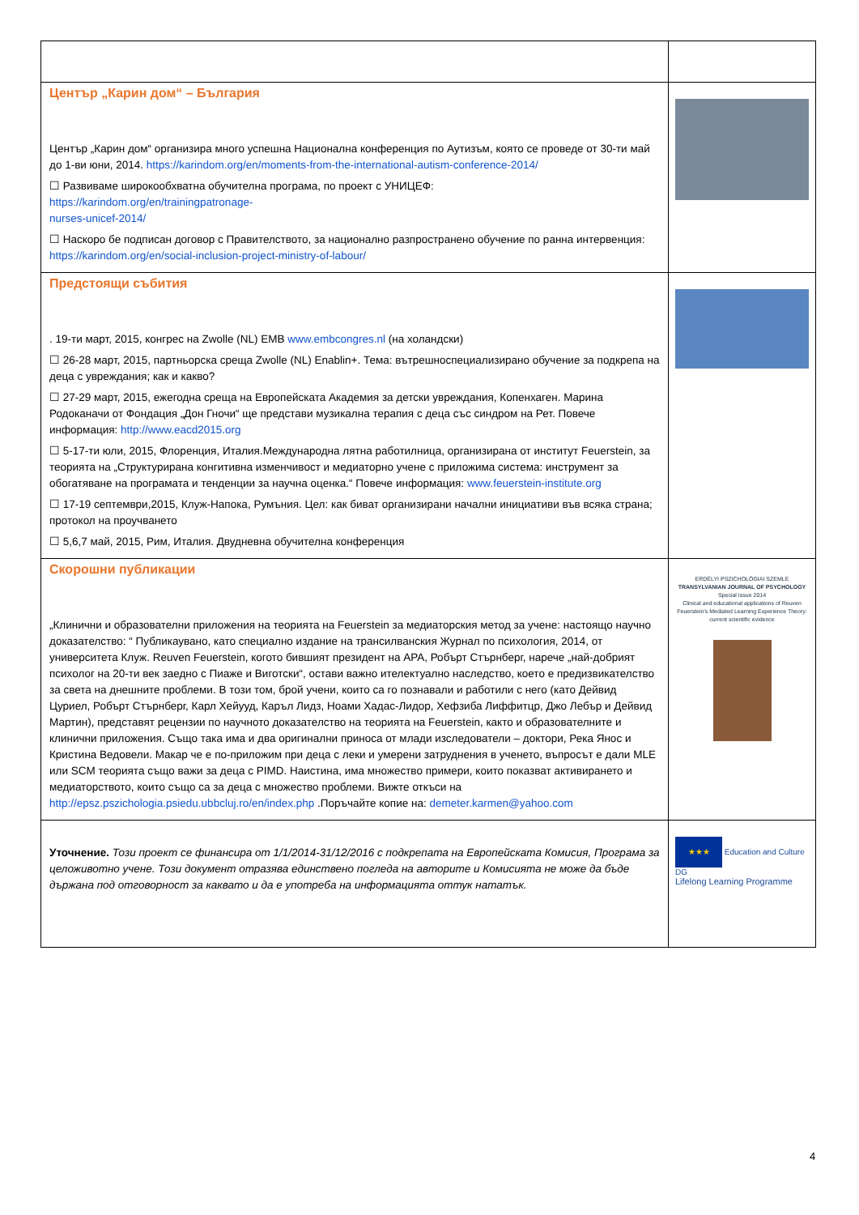| Център „Карин дом“ – България Център „Карин дом“ организира много успешна Национална конференция по Аутизъм, която се проведе от 30-ти май до 1-ви юни, 2014. https://karindom.org/en/moments-from-the-international-autism-conference-2014/ ☐ Развиваме широкообхватна обучителна програма, по проект с УНИЦЕФ: https://karindom.org/en/trainingpatronage- nurses-unicef-2014/ ☐ Наскоро бе подписан договор с Правителството, за национално разпространено обучение по ранна интервенция: https://karindom.org/en/social-inclusion-project-ministry-of-labour/ | |
| Предстоящи събития . 19-ти март, 2015, конгрес на Zwolle (NL) EMB www.embcongres.nl (на холандски) ☐ 26-28 март, 2015, партньорска среща Zwolle (NL) Enablin+. Тема: вътрешноспециализирано обучение за подкрепа на деца с увреждания; как и какво? ☐ 27-29 март, 2015, ежегодна среща на Европейската Академия за детски увреждания, Копенхаген. Марина Родоканачи от Фондация „Дон Гночи“ ще представи музикална терапия с деца със синдром на Рет. Повече информация: http://www.eacd2015.org ☐ 5-17-ти юли, 2015, Флоренция, Италия.Международна лятна работилница, организирана от институт Feuerstein, за теорията на „Структурирана конгитивна изменчивост и медиаторно учене с приложима система: инструмент за обогатяване на програмата и тенденции за научна оценка.“ Повече информация: www.feuerstein-institute.org ☐ 17-19 септември,2015, Клуж-Напока, Румъния. Цел: как биват организирани начални инициативи във всяка страна; протокол на проучването ☐ 5,6,7 май, 2015, Рим, Италия. Двудневна обучителна конференция | |
| Скорошни публикации „Клинични и образователни приложения на теорията на Feuerstein за медиаторския метод за учене: настоящо научно доказателство: “ Публикаувано, като специално издание на трансилванския Журнал по психология, 2014, от университета Клуж. Reuven Feuerstein, когото бившият президент на APA, Робърт Стърнберг, нарече „най-добрият психолог на 20-ти век заедно с Пиаже и Виготски“, остави важно ителектуално наследство, което е предизвикателство за света на днешните проблеми. В този том, брой учени, които са го познавали и работили с него (като Дейвид Цуриел, Робърт Стърнберг, Карл Хейууд, Каръл Лидз, Ноами Хадас-Лидор, Хефзиба Лиффитцр, Джо Лебър и Дейвид Мартин), представят рецензии по научното доказателство на теорията на Feuerstein, както и образователните и клинични приложения. Също така има и два оригинални приноса от млади изследователи – доктори, Река Янос и Кристина Ведовели. Макар че е по-приложим при деца с леки и умерени затруднения в ученето, въпросът е дали MLE или SCM теорията също важи за деца с PIMD. Наистина, има множество примери, които показват активирането и медиаторството, които също са за деца с множество проблеми. Вижте откъси на http://epsz.pszichologia.psiedu.ubbcluj.ro/en/index.php .Поръчайте копие на: demeter.karmen@yahoo.com | ERDÉLYI PSZICHOLÓGIAI SZEMLE TRANSYLVANIAN JOURNAL OF PSYCHOLOGY Special Issue 2014 Clinical and educational applications of Reuven Feuerstein's Mediated Learning Experience Theory: current scientific evidence |
| Уточнение. Този проект се финансира от 1/1/2014-31/12/2016 с подкрепата на Европейската Комисия, Програма за целоживотно учене. Този документ отразява единствено погледа на авторите и Комисията не може да бъде държана под отговорност за каквато и да е употреба на информацията оттук нататък. | ★★★ Education and Culture DG Lifelong Learning Programme |
4